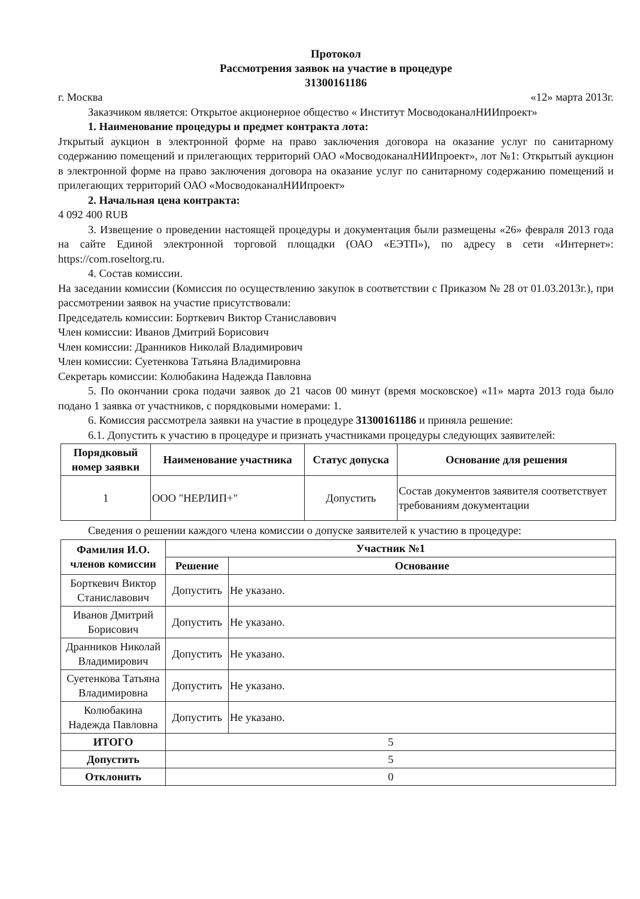Протокол
Рассмотрения заявок на участие в процедуре
31300161186
г. Москва «12» марта 2013г.
Заказчиком является: Открытое акционерное общество « Институт МосводоканалНИИпроект»
1. Наименование процедуры и предмет контракта лота:
Јткрытый аукцион в электронной форме на право заключения договора на оказание услуг по санитарному содержанию помещений и прилегающих территорий ОАО «МосводоканалНИИпроект», лот №1: Открытый аукцион в электронной форме на право заключения договора на оказание услуг по санитарному содержанию помещений и прилегающих территорий ОАО «МосводоканалНИИпроект»
2. Начальная цена контракта:
4 092 400 RUB
3. Извещение о проведении настоящей процедуры и документация были размещены «26» февраля 2013 года на сайте Единой электронной торговой площадки (ОАО «ЕЭТП»), по адресу в сети «Интернет»: https://com.roseltorg.ru.
4. Состав комиссии.
На заседании комиссии (Комиссия по осуществлению закупок в соответствии с Приказом № 28 от 01.03.2013г.), при рассмотрении заявок на участие присутствовали:
Председатель комиссии: Борткевич Виктор Станиславович
Член комиссии: Иванов Дмитрий Борисович
Член комиссии: Дранников Николай Владимирович
Член комиссии: Суетенкова Татьяна Владимировна
Секретарь комиссии: Колюбакина Надежда Павловна
5. По окончании срока подачи заявок до 21 часов 00 минут (время московское) «11» марта 2013 года было подано 1 заявка от участников, с порядковыми номерами: 1.
6. Комиссия рассмотрела заявки на участие в процедуре 31300161186 и приняла решение:
6.1. Допустить к участию в процедуре и признать участниками процедуры следующих заявителей:
| Порядковый номер заявки | Наименование участника | Статус допуска | Основание для решения |
| --- | --- | --- | --- |
| 1 | ООО "НЕРЛИП+" | Допустить | Состав документов заявителя соответствует требованиям документации |
Сведения о решении каждого члена комиссии о допуске заявителей к участию в процедуре:
| Фамилия И.О. членов комиссии | Участник №1 | |
| --- | --- | --- |
| | Решение | Основание |
| Борткевич Виктор Станиславович | Допустить | Не указано. |
| Иванов Дмитрий Борисович | Допустить | Не указано. |
| Дранников Николай Владимирович | Допустить | Не указано. |
| Суетенкова Татьяна Владимировна | Допустить | Не указано. |
| Колюбакина Надежда Павловна | Допустить | Не указано. |
| ИТОГО | 5 | |
| Допустить | 5 | |
| Отклонить | 0 | |